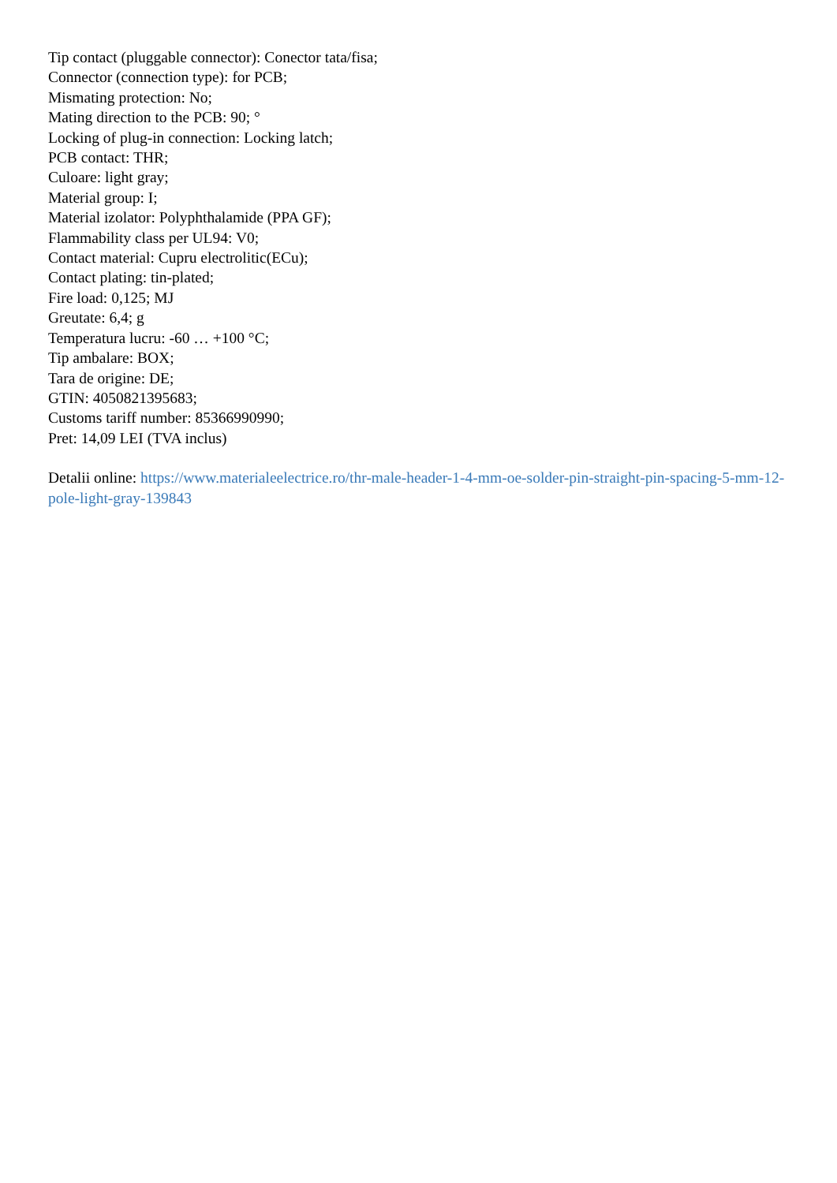Tip contact (pluggable connector): Conector tata/fisa;
Connector (connection type): for PCB;
Mismating protection: No;
Mating direction to the PCB: 90; °
Locking of plug-in connection: Locking latch;
PCB contact: THR;
Culoare: light gray;
Material group: I;
Material izolator: Polyphthalamide (PPA GF);
Flammability class per UL94: V0;
Contact material: Cupru electrolitic(ECu);
Contact plating: tin-plated;
Fire load: 0,125; MJ
Greutate: 6,4; g
Temperatura lucru: -60 … +100 °C;
Tip ambalare: BOX;
Tara de origine: DE;
GTIN: 4050821395683;
Customs tariff number: 85366990990;
Pret: 14,09 LEI (TVA inclus)
Detalii online: https://www.materialeelectrice.ro/thr-male-header-1-4-mm-oe-solder-pin-straight-pin-spacing-5-mm-12-pole-light-gray-139843